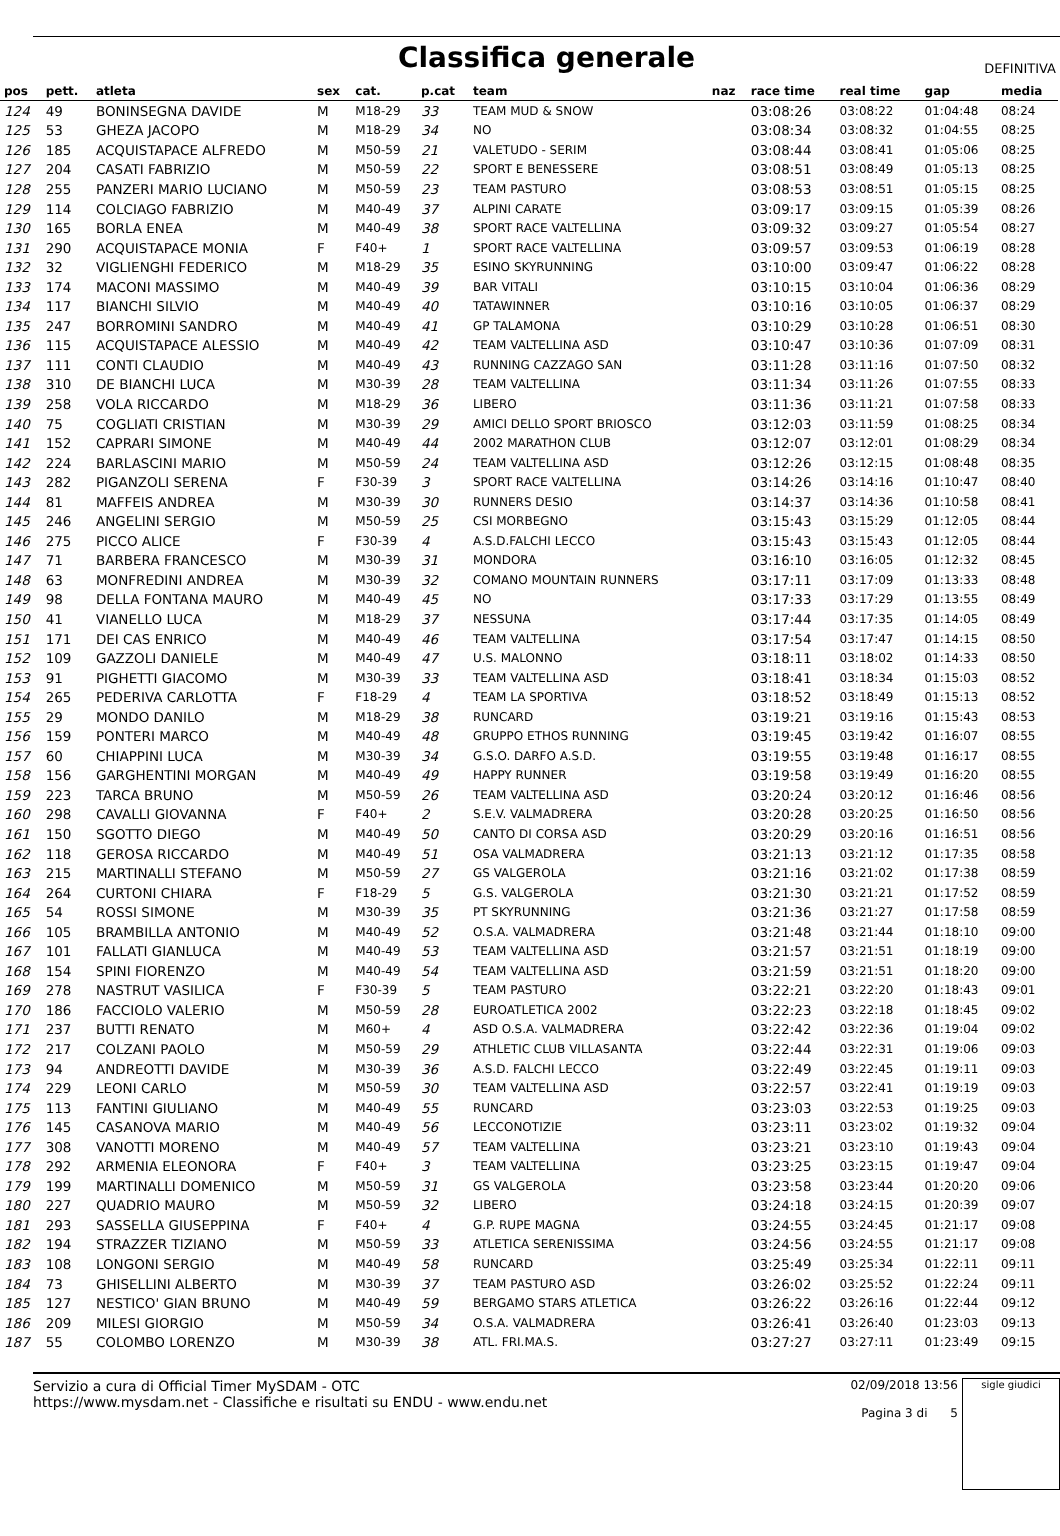Classifica generale
DEFINITIVA
| pos | pett. | atleta | sex | cat. | p.cat | team | naz | race time | real time | gap | media |
| --- | --- | --- | --- | --- | --- | --- | --- | --- | --- | --- | --- |
| 124 | 49 | BONINSEGNA DAVIDE | M | M18-29 | 33 | TEAM MUD & SNOW | | 03:08:26 | 03:08:22 | 01:04:48 | 08:24 |
| 125 | 53 | GHEZA JACOPO | M | M18-29 | 34 | NO | | 03:08:34 | 03:08:32 | 01:04:55 | 08:25 |
| 126 | 185 | ACQUISTAPACE ALFREDO | M | M50-59 | 21 | VALETUDO - SERIM | | 03:08:44 | 03:08:41 | 01:05:06 | 08:25 |
| 127 | 204 | CASATI FABRIZIO | M | M50-59 | 22 | SPORT E BENESSERE | | 03:08:51 | 03:08:49 | 01:05:13 | 08:25 |
| 128 | 255 | PANZERI MARIO LUCIANO | M | M50-59 | 23 | TEAM PASTURO | | 03:08:53 | 03:08:51 | 01:05:15 | 08:25 |
| 129 | 114 | COLCIAGO FABRIZIO | M | M40-49 | 37 | ALPINI CARATE | | 03:09:17 | 03:09:15 | 01:05:39 | 08:26 |
| 130 | 165 | BORLA ENEA | M | M40-49 | 38 | SPORT RACE VALTELLINA | | 03:09:32 | 03:09:27 | 01:05:54 | 08:27 |
| 131 | 290 | ACQUISTAPACE MONIA | F | F40+ | 1 | SPORT RACE VALTELLINA | | 03:09:57 | 03:09:53 | 01:06:19 | 08:28 |
| 132 | 32 | VIGLIENGHI FEDERICO | M | M18-29 | 35 | ESINO SKYRUNNING | | 03:10:00 | 03:09:47 | 01:06:22 | 08:28 |
| 133 | 174 | MACONI MASSIMO | M | M40-49 | 39 | BAR VITALI | | 03:10:15 | 03:10:04 | 01:06:36 | 08:29 |
| 134 | 117 | BIANCHI SILVIO | M | M40-49 | 40 | TATAWINNER | | 03:10:16 | 03:10:05 | 01:06:37 | 08:29 |
| 135 | 247 | BORROMINI SANDRO | M | M40-49 | 41 | GP TALAMONA | | 03:10:29 | 03:10:28 | 01:06:51 | 08:30 |
| 136 | 115 | ACQUISTAPACE ALESSIO | M | M40-49 | 42 | TEAM VALTELLINA ASD | | 03:10:47 | 03:10:36 | 01:07:09 | 08:31 |
| 137 | 111 | CONTI CLAUDIO | M | M40-49 | 43 | RUNNING CAZZAGO SAN | | 03:11:28 | 03:11:16 | 01:07:50 | 08:32 |
| 138 | 310 | DE BIANCHI LUCA | M | M30-39 | 28 | TEAM VALTELLINA | | 03:11:34 | 03:11:26 | 01:07:55 | 08:33 |
| 139 | 258 | VOLA RICCARDO | M | M18-29 | 36 | LIBERO | | 03:11:36 | 03:11:21 | 01:07:58 | 08:33 |
| 140 | 75 | COGLIATI CRISTIAN | M | M30-39 | 29 | AMICI DELLO SPORT BRIOSCO | | 03:12:03 | 03:11:59 | 01:08:25 | 08:34 |
| 141 | 152 | CAPRARI SIMONE | M | M40-49 | 44 | 2002 MARATHON CLUB | | 03:12:07 | 03:12:01 | 01:08:29 | 08:34 |
| 142 | 224 | BARLASCINI MARIO | M | M50-59 | 24 | TEAM VALTELLINA ASD | | 03:12:26 | 03:12:15 | 01:08:48 | 08:35 |
| 143 | 282 | PIGANZOLI SERENA | F | F30-39 | 3 | SPORT RACE VALTELLINA | | 03:14:26 | 03:14:16 | 01:10:47 | 08:40 |
| 144 | 81 | MAFFEIS ANDREA | M | M30-39 | 30 | RUNNERS DESIO | | 03:14:37 | 03:14:36 | 01:10:58 | 08:41 |
| 145 | 246 | ANGELINI SERGIO | M | M50-59 | 25 | CSI MORBEGNO | | 03:15:43 | 03:15:29 | 01:12:05 | 08:44 |
| 146 | 275 | PICCO ALICE | F | F30-39 | 4 | A.S.D.FALCHI LECCO | | 03:15:43 | 03:15:43 | 01:12:05 | 08:44 |
| 147 | 71 | BARBERA FRANCESCO | M | M30-39 | 31 | MONDORA | | 03:16:10 | 03:16:05 | 01:12:32 | 08:45 |
| 148 | 63 | MONFREDINI ANDREA | M | M30-39 | 32 | COMANO MOUNTAIN RUNNERS | | 03:17:11 | 03:17:09 | 01:13:33 | 08:48 |
| 149 | 98 | DELLA FONTANA MAURO | M | M40-49 | 45 | NO | | 03:17:33 | 03:17:29 | 01:13:55 | 08:49 |
| 150 | 41 | VIANELLO LUCA | M | M18-29 | 37 | NESSUNA | | 03:17:44 | 03:17:35 | 01:14:05 | 08:49 |
| 151 | 171 | DEI CAS ENRICO | M | M40-49 | 46 | TEAM VALTELLINA | | 03:17:54 | 03:17:47 | 01:14:15 | 08:50 |
| 152 | 109 | GAZZOLI DANIELE | M | M40-49 | 47 | U.S. MALONNO | | 03:18:11 | 03:18:02 | 01:14:33 | 08:50 |
| 153 | 91 | PIGHETTI GIACOMO | M | M30-39 | 33 | TEAM VALTELLINA ASD | | 03:18:41 | 03:18:34 | 01:15:03 | 08:52 |
| 154 | 265 | PEDERIVA CARLOTTA | F | F18-29 | 4 | TEAM LA SPORTIVA | | 03:18:52 | 03:18:49 | 01:15:13 | 08:52 |
| 155 | 29 | MONDO DANILO | M | M18-29 | 38 | RUNCARD | | 03:19:21 | 03:19:16 | 01:15:43 | 08:53 |
| 156 | 159 | PONTERI MARCO | M | M40-49 | 48 | GRUPPO ETHOS RUNNING | | 03:19:45 | 03:19:42 | 01:16:07 | 08:55 |
| 157 | 60 | CHIAPPINI LUCA | M | M30-39 | 34 | G.S.O. DARFO A.S.D. | | 03:19:55 | 03:19:48 | 01:16:17 | 08:55 |
| 158 | 156 | GARGHENTINI MORGAN | M | M40-49 | 49 | HAPPY RUNNER | | 03:19:58 | 03:19:49 | 01:16:20 | 08:55 |
| 159 | 223 | TARCA BRUNO | M | M50-59 | 26 | TEAM VALTELLINA ASD | | 03:20:24 | 03:20:12 | 01:16:46 | 08:56 |
| 160 | 298 | CAVALLI GIOVANNA | F | F40+ | 2 | S.E.V. VALMADRERA | | 03:20:28 | 03:20:25 | 01:16:50 | 08:56 |
| 161 | 150 | SGOTTO DIEGO | M | M40-49 | 50 | CANTO DI CORSA ASD | | 03:20:29 | 03:20:16 | 01:16:51 | 08:56 |
| 162 | 118 | GEROSA RICCARDO | M | M40-49 | 51 | OSA VALMADRERA | | 03:21:13 | 03:21:12 | 01:17:35 | 08:58 |
| 163 | 215 | MARTINALLI STEFANO | M | M50-59 | 27 | GS VALGEROLA | | 03:21:16 | 03:21:02 | 01:17:38 | 08:59 |
| 164 | 264 | CURTONI CHIARA | F | F18-29 | 5 | G.S. VALGEROLA | | 03:21:30 | 03:21:21 | 01:17:52 | 08:59 |
| 165 | 54 | ROSSI SIMONE | M | M30-39 | 35 | PT SKYRUNNING | | 03:21:36 | 03:21:27 | 01:17:58 | 08:59 |
| 166 | 105 | BRAMBILLA ANTONIO | M | M40-49 | 52 | O.S.A. VALMADRERA | | 03:21:48 | 03:21:44 | 01:18:10 | 09:00 |
| 167 | 101 | FALLATI GIANLUCA | M | M40-49 | 53 | TEAM VALTELLINA ASD | | 03:21:57 | 03:21:51 | 01:18:19 | 09:00 |
| 168 | 154 | SPINI FIORENZO | M | M40-49 | 54 | TEAM VALTELLINA ASD | | 03:21:59 | 03:21:51 | 01:18:20 | 09:00 |
| 169 | 278 | NASTRUT VASILICA | F | F30-39 | 5 | TEAM PASTURO | | 03:22:21 | 03:22:20 | 01:18:43 | 09:01 |
| 170 | 186 | FACCIOLO VALERIO | M | M50-59 | 28 | EUROATLETICA 2002 | | 03:22:23 | 03:22:18 | 01:18:45 | 09:02 |
| 171 | 237 | BUTTI RENATO | M | M60+ | 4 | ASD O.S.A. VALMADRERA | | 03:22:42 | 03:22:36 | 01:19:04 | 09:02 |
| 172 | 217 | COLZANI PAOLO | M | M50-59 | 29 | ATHLETIC CLUB VILLASANTA | | 03:22:44 | 03:22:31 | 01:19:06 | 09:03 |
| 173 | 94 | ANDREOTTI DAVIDE | M | M30-39 | 36 | A.S.D. FALCHI LECCO | | 03:22:49 | 03:22:45 | 01:19:11 | 09:03 |
| 174 | 229 | LEONI CARLO | M | M50-59 | 30 | TEAM VALTELLINA ASD | | 03:22:57 | 03:22:41 | 01:19:19 | 09:03 |
| 175 | 113 | FANTINI GIULIANO | M | M40-49 | 55 | RUNCARD | | 03:23:03 | 03:22:53 | 01:19:25 | 09:03 |
| 176 | 145 | CASANOVA MARIO | M | M40-49 | 56 | LECCONOTIZIE | | 03:23:11 | 03:23:02 | 01:19:32 | 09:04 |
| 177 | 308 | VANOTTI MORENO | M | M40-49 | 57 | TEAM VALTELLINA | | 03:23:21 | 03:23:10 | 01:19:43 | 09:04 |
| 178 | 292 | ARMENIA ELEONORA | F | F40+ | 3 | TEAM VALTELLINA | | 03:23:25 | 03:23:15 | 01:19:47 | 09:04 |
| 179 | 199 | MARTINALLI DOMENICO | M | M50-59 | 31 | GS VALGEROLA | | 03:23:58 | 03:23:44 | 01:20:20 | 09:06 |
| 180 | 227 | QUADRIO MAURO | M | M50-59 | 32 | LIBERO | | 03:24:18 | 03:24:15 | 01:20:39 | 09:07 |
| 181 | 293 | SASSELLA GIUSEPPINA | F | F40+ | 4 | G.P. RUPE MAGNA | | 03:24:55 | 03:24:45 | 01:21:17 | 09:08 |
| 182 | 194 | STRAZZER TIZIANO | M | M50-59 | 33 | ATLETICA SERENISSIMA | | 03:24:56 | 03:24:55 | 01:21:17 | 09:08 |
| 183 | 108 | LONGONI SERGIO | M | M40-49 | 58 | RUNCARD | | 03:25:49 | 03:25:34 | 01:22:11 | 09:11 |
| 184 | 73 | GHISELLINI ALBERTO | M | M30-39 | 37 | TEAM PASTURO ASD | | 03:26:02 | 03:25:52 | 01:22:24 | 09:11 |
| 185 | 127 | NESTICO' GIAN BRUNO | M | M40-49 | 59 | BERGAMO STARS ATLETICA | | 03:26:22 | 03:26:16 | 01:22:44 | 09:12 |
| 186 | 209 | MILESI GIORGIO | M | M50-59 | 34 | O.S.A. VALMADRERA | | 03:26:41 | 03:26:40 | 01:23:03 | 09:13 |
| 187 | 55 | COLOMBO LORENZO | M | M30-39 | 38 | ATL. FRI.MA.S. | | 03:27:27 | 03:27:11 | 01:23:49 | 09:15 |
Servizio a cura di Official Timer MySDAM - OTC
https://www.mysdam.net - Classifiche e risultati su ENDU - www.endu.net
02/09/2018 13:56
Pagina 3 di 5
sigle giudici